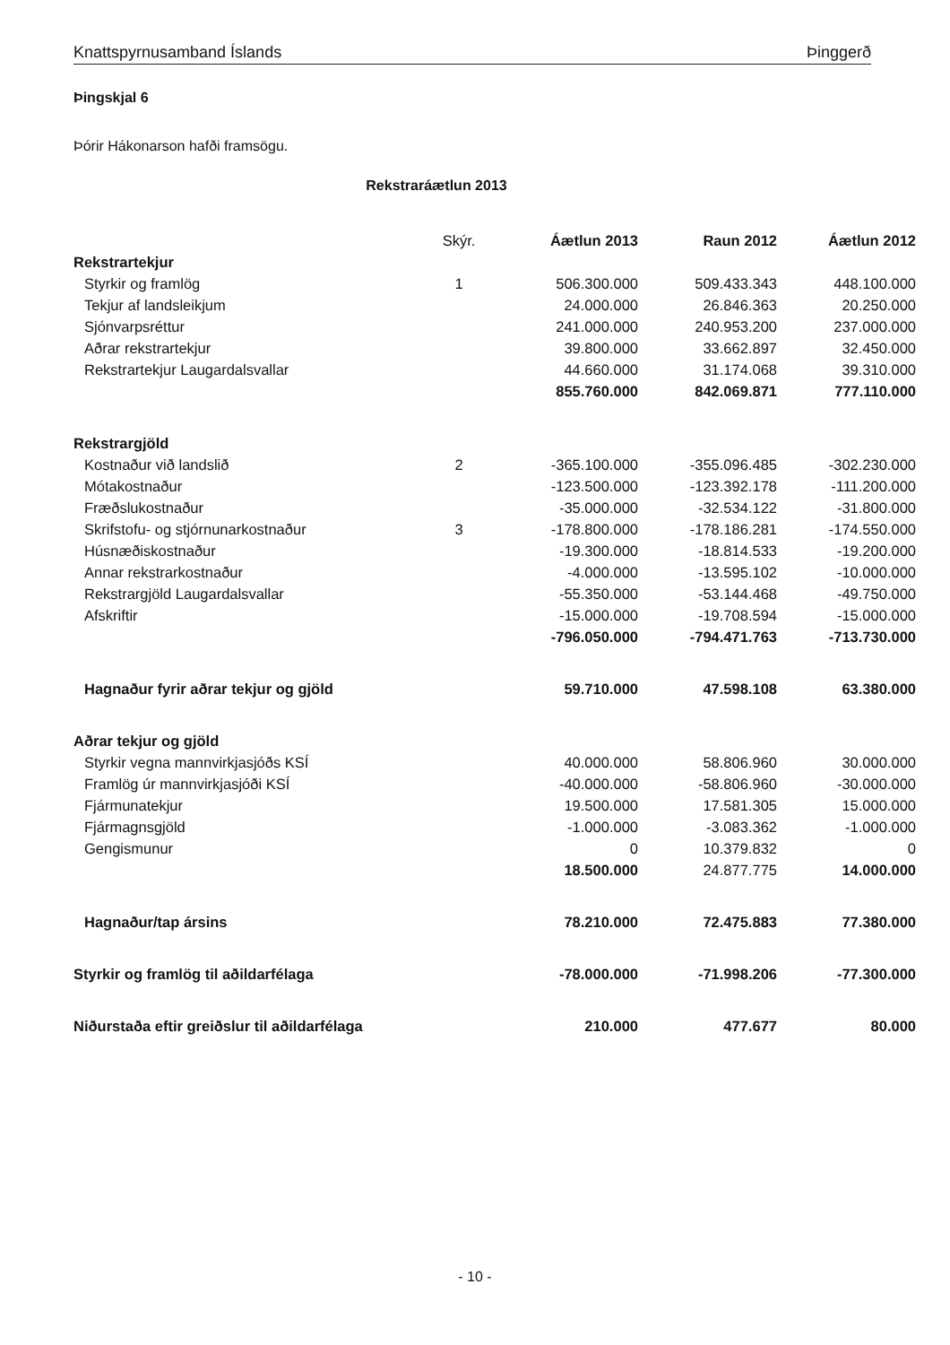Knattspyrnusamband Íslands Þinggerð
Þingskjal 6
Þórir Hákonarson hafði framsögu.
Rekstraráætlun 2013
| | Skýr. | Áætlun 2013 | Raun 2012 | Áætlun 2012 |
| --- | --- | --- | --- | --- |
| Rekstrartekjur | | | | |
| Styrkir og framlög | 1 | 506.300.000 | 509.433.343 | 448.100.000 |
| Tekjur af landsleikjum | | 24.000.000 | 26.846.363 | 20.250.000 |
| Sjónvarpsréttur | | 241.000.000 | 240.953.200 | 237.000.000 |
| Aðrar rekstrartekjur | | 39.800.000 | 33.662.897 | 32.450.000 |
| Rekstrartekjur Laugardalsvallar | | 44.660.000 | 31.174.068 | 39.310.000 |
| | | 855.760.000 | 842.069.871 | 777.110.000 |
| Rekstrargjöld | | | | |
| Kostnaður við landslið | 2 | -365.100.000 | -355.096.485 | -302.230.000 |
| Mótakostnaður | | -123.500.000 | -123.392.178 | -111.200.000 |
| Fræðslukostnaður | | -35.000.000 | -32.534.122 | -31.800.000 |
| Skrifstofu- og stjórnunarkostnaður | 3 | -178.800.000 | -178.186.281 | -174.550.000 |
| Húsnæðiskostnaður | | -19.300.000 | -18.814.533 | -19.200.000 |
| Annar rekstrarkostnaður | | -4.000.000 | -13.595.102 | -10.000.000 |
| Rekstrargjöld Laugardalsvallar | | -55.350.000 | -53.144.468 | -49.750.000 |
| Afskriftir | | -15.000.000 | -19.708.594 | -15.000.000 |
| | | -796.050.000 | -794.471.763 | -713.730.000 |
| Hagnaður fyrir aðrar tekjur og gjöld | | 59.710.000 | 47.598.108 | 63.380.000 |
| Aðrar tekjur og gjöld | | | | |
| Styrkir vegna mannvirkjasjóðs KSÍ | | 40.000.000 | 58.806.960 | 30.000.000 |
| Framlög úr mannvirkjasjóði KSÍ | | -40.000.000 | -58.806.960 | -30.000.000 |
| Fjármunatekjur | | 19.500.000 | 17.581.305 | 15.000.000 |
| Fjármagnsgjöld | | -1.000.000 | -3.083.362 | -1.000.000 |
| Gengismunur | | 0 | 10.379.832 | 0 |
| | | 18.500.000 | 24.877.775 | 14.000.000 |
| Hagnaður/tap ársins | | 78.210.000 | 72.475.883 | 77.380.000 |
| Styrkir og framlög til aðildarfélaga | | -78.000.000 | -71.998.206 | -77.300.000 |
| Niðurstaða eftir greiðslur til aðildarfélaga | | 210.000 | 477.677 | 80.000 |
- 10 -